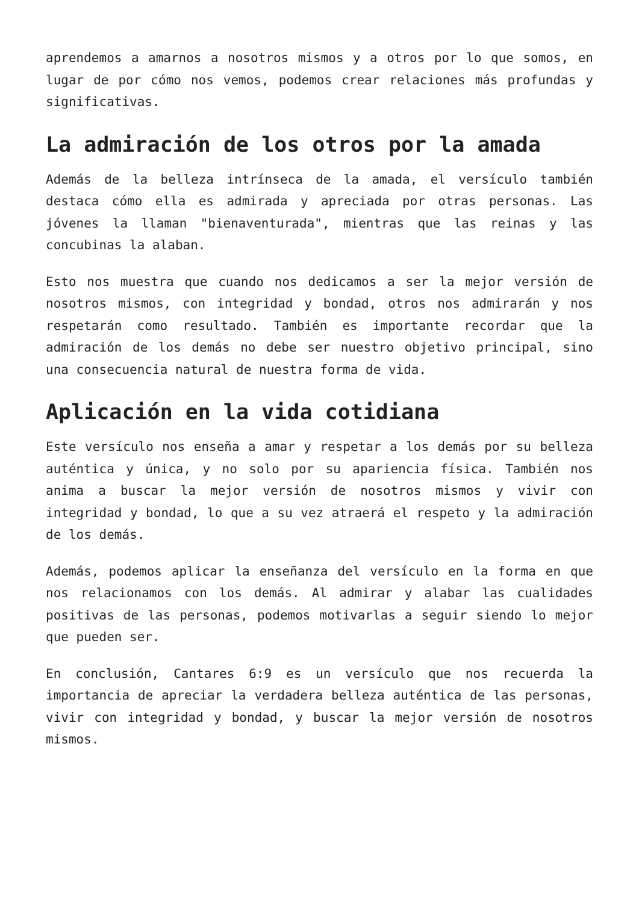aprendemos a amarnos a nosotros mismos y a otros por lo que somos, en lugar de por cómo nos vemos, podemos crear relaciones más profundas y significativas.
La admiración de los otros por la amada
Además de la belleza intrínseca de la amada, el versículo también destaca cómo ella es admirada y apreciada por otras personas. Las jóvenes la llaman "bienaventurada", mientras que las reinas y las concubinas la alaban.
Esto nos muestra que cuando nos dedicamos a ser la mejor versión de nosotros mismos, con integridad y bondad, otros nos admirarán y nos respetarán como resultado. También es importante recordar que la admiración de los demás no debe ser nuestro objetivo principal, sino una consecuencia natural de nuestra forma de vida.
Aplicación en la vida cotidiana
Este versículo nos enseña a amar y respetar a los demás por su belleza auténtica y única, y no solo por su apariencia física. También nos anima a buscar la mejor versión de nosotros mismos y vivir con integridad y bondad, lo que a su vez atraerá el respeto y la admiración de los demás.
Además, podemos aplicar la enseñanza del versículo en la forma en que nos relacionamos con los demás. Al admirar y alabar las cualidades positivas de las personas, podemos motivarlas a seguir siendo lo mejor que pueden ser.
En conclusión, Cantares 6:9 es un versículo que nos recuerda la importancia de apreciar la verdadera belleza auténtica de las personas, vivir con integridad y bondad, y buscar la mejor versión de nosotros mismos.